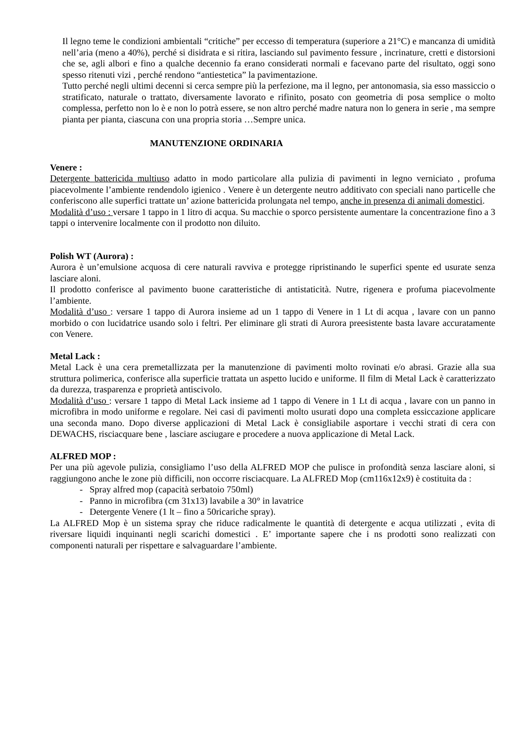Il legno teme le condizioni ambientali “critiche” per eccesso di temperatura (superiore a 21°C) e mancanza di umidità nell’aria (meno a 40%), perché si disidrata e si ritira, lasciando sul pavimento fessure , incrinature, cretti e distorsioni che se, agli albori e fino a qualche decennio fa erano considerati normali e facevano parte del risultato, oggi sono spesso ritenuti vizi , perché rendono “antiestetica” la pavimentazione.
Tutto perché negli ultimi decenni si cerca sempre più la perfezione, ma il legno, per antonomasia, sia esso massiccio o stratificato, naturale o trattato, diversamente lavorato e rifinito, posato con geometria di posa semplice o molto complessa, perfetto non lo è e non lo potrà essere, se non altro perché madre natura non lo genera in serie , ma sempre pianta per pianta, ciascuna con una propria storia …Sempre unica.
MANUTENZIONE ORDINARIA
Venere :
Detergente battericida multiuso adatto in modo particolare alla pulizia di pavimenti in legno verniciato , profuma piacevolmente l’ambiente rendendolo igienico . Venere è un detergente neutro additivato con speciali nano particelle che conferiscono alle superfici trattate un’ azione battericida prolungata nel tempo, anche in presenza di animali domestici.
Modalità d’uso : versare 1 tappo in 1 litro di acqua. Su macchie o sporco persistente aumentare la concentrazione fino a 3 tappi o intervenire localmente con il prodotto non diluito.
Polish WT (Aurora) :
Aurora è un’emulsione acquosa di cere naturali ravviva e protegge ripristinando le superfici spente ed usurate senza lasciare aloni.
Il prodotto conferisce al pavimento buone caratteristiche di antistaticità. Nutre, rigenera e profuma piacevolmente l’ambiente.
Modalità d’uso : versare 1 tappo di Aurora insieme ad un 1 tappo di Venere in 1 Lt di acqua , lavare con un panno morbido o con lucidatrice usando solo i feltri. Per eliminare gli strati di Aurora preesistente basta lavare accuratamente con Venere.
Metal Lack :
Metal Lack è una cera premetallizzata per la manutenzione di pavimenti molto rovinati e/o abrasi. Grazie alla sua struttura polimerica, conferisce alla superficie trattata un aspetto lucido e uniforme. Il film di Metal Lack è caratterizzato da durezza, trasparenza e proprietà antiscivolo.
Modalità d’uso : versare 1 tappo di Metal Lack insieme ad 1 tappo di Venere in 1 Lt di acqua , lavare con un panno in microfibra in modo uniforme e regolare. Nei casi di pavimenti molto usurati dopo una completa essiccazione applicare una seconda mano. Dopo diverse applicazioni di Metal Lack è consigliabile asportare i vecchi strati di cera con DEWACHS, risciacquare bene , lasciare asciugare e procedere a nuova applicazione di Metal Lack.
ALFRED MOP :
Per una più agevole pulizia, consigliamo l’uso della ALFRED MOP che pulisce in profondità senza lasciare aloni, si raggiungono anche le zone più difficili, non occorre risciacquare. La ALFRED Mop (cm116x12x9) è costituita da :
- Spray alfred mop (capacità serbatoio 750ml)
- Panno in microfibra (cm 31x13) lavabile a 30° in lavatrice
- Detergente Venere (1 lt – fino a 50ricariche spray).
La ALFRED Mop è un sistema spray che riduce radicalmente le quantità di detergente e acqua utilizzati , evita di riversare liquidi inquinanti negli scarichi domestici . E’ importante sapere che i ns prodotti sono realizzati con componenti naturali per rispettare e salvaguardare l’ambiente.